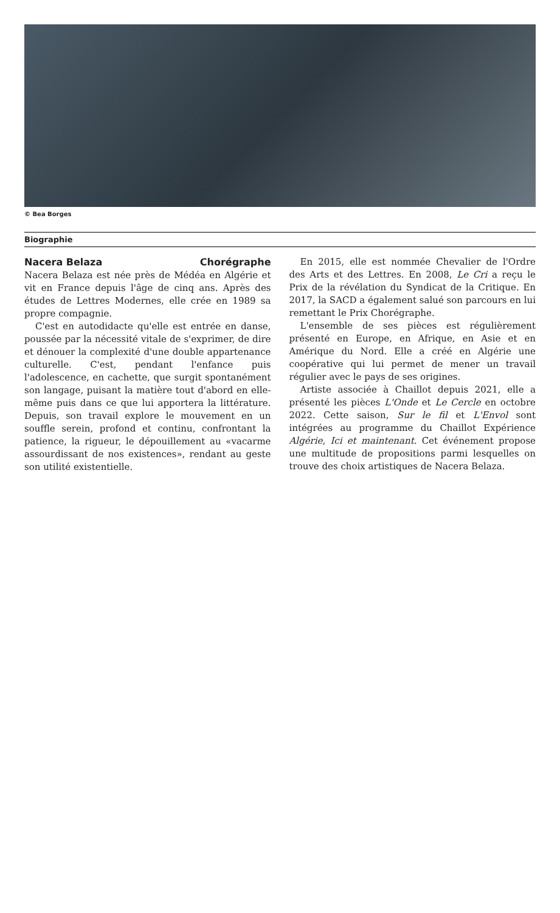© Bea Borges
Biographie
Nacera Belaza Chorégraphe
Nacera Belaza est née près de Médéa en Algérie et vit en France depuis l'âge de cinq ans. Après des études de Lettres Modernes, elle crée en 1989 sa propre compagnie.
C'est en autodidacte qu'elle est entrée en danse, poussée par la nécessité vitale de s'exprimer, de dire et dénouer la complexité d'une double appartenance culturelle. C'est, pendant l'enfance puis l'adolescence, en cachette, que surgit spontanément son langage, puisant la matière tout d'abord en elle-même puis dans ce que lui apportera la littérature. Depuis, son travail explore le mouvement en un souffle serein, profond et continu, confrontant la patience, la rigueur, le dépouillement au «vacarme assourdissant de nos existences», rendant au geste son utilité existentielle.
En 2015, elle est nommée Chevalier de l'Ordre des Arts et des Lettres. En 2008, Le Cri a reçu le Prix de la révélation du Syndicat de la Critique. En 2017, la SACD a également salué son parcours en lui remettant le Prix Chorégraphe.
L'ensemble de ses pièces est régulièrement présenté en Europe, en Afrique, en Asie et en Amérique du Nord. Elle a créé en Algérie une coopérative qui lui permet de mener un travail régulier avec le pays de ses origines.
Artiste associée à Chaillot depuis 2021, elle a présenté les pièces L'Onde et Le Cercle en octobre 2022. Cette saison, Sur le fil et L'Envol sont intégrées au programme du Chaillot Expérience Algérie, Ici et maintenant. Cet événement propose une multitude de propositions parmi lesquelles on trouve des choix artistiques de Nacera Belaza.